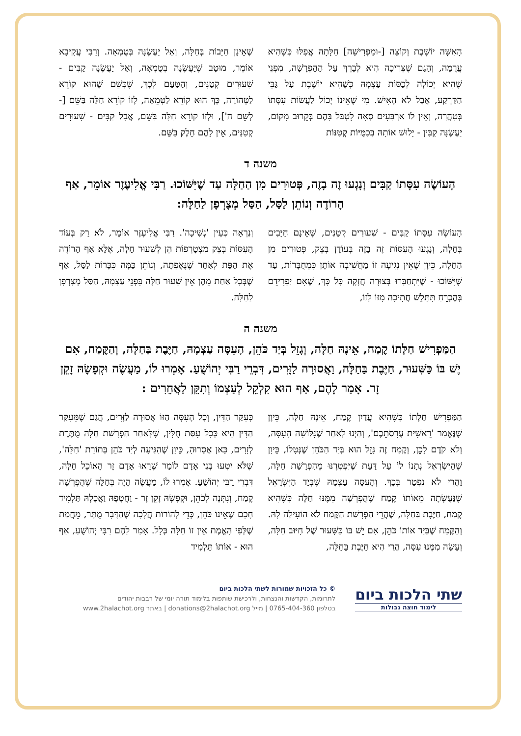הָאִשָּׁה יוֹשֶׁבֶת וְקוֹצָה [-וּמַפְרִישָׁה] חַלָּתָהּ אֲפִלּוּ כְּשֶׁהִיא עֲרֻמָּה, וְהַגַּם שֶׁצְּרִיכָה הִיא לְבָרֵךְ עַל הַהַפְרָשָׁה, מִפְּנֵי שֶׁהִיא יְכוֹלָה לְכַסּוֹת עַצְמָהּ כְּשֶׁהִיא יוֹשֶׁבֶת עַל גַּבֵּי הַקַּרְקַע, אֲבָל לֹא הָאִישׁ. מִי שֶׁאֵינוֹ יָכוֹל לַעֲשׂוֹת עִסָּתוֹ בְּטָהֳרָה, וְאֵין לוֹ אַרְבָּעִים סְאָה לִטְבֹּל בָּהֶם בְּקֵרוּב מָקוֹם, יַעֲשֶׂנָּה קַבִּין - יָלוּשׁ אוֹתָהּ בְּכַמֻּיּוֹת קְטַנּוֹת
שֶׁאֵינָן חַיָּבוֹת בְּחַלָּה, וְאַל יַעֲשֶׂנָּה בְּטֻמְאָה. וְרַבִּי עֲקִיבָא אוֹמֵר, מוּטָב שֶׁיַּעֲשֶׂנָּה בְּטֻמְאָה, וְאַל יַעֲשֶׂנָּה קַבִּים - שִׁעוּרִים קְטַנִּים, וְהַטַּעַם לְכָךְ, שֶׁכְּשֵׁם שֶׁהוּא קוֹרֵא לַטְּהוֹרָה, כָּךְ הוּא קוֹרֵא לַטְּמֵאָה, לָזוֹ קוֹרֵא חַלָּה בַּשֵּׁם [-לְשֵׁם ה'], וּלְזוֹ קוֹרֵא חַלָּה בַּשֵּׁם, אֲבָל קַבִּים - שִׁעוּרִים קְטַנִּים, אֵין לָהֶם חֵלֶק בַּשֵּׁם.
משנה ד
הָעוֹשֶׂה עִסָּתוֹ קַבִּים וְנָגְעוּ זֶה בָזֶה, פְּטוּרִים מִן הַחַלָּה עַד שֶׁיִּשּׁוֹכוּ. רַבִּי אֱלִיעֶזֶר אוֹמֵר, אַף הָרוֹדֶה וְנוֹתֵן לַסַּל, הַסַּל מְצָרְפָן לַחַלָּה:
הָעוֹשֶׂה עִסָּתוֹ קַבִּים - שִׁעוּרִים קְטַנִּים, שֶׁאֵינָם חַיָּבִים בְּחַלָּה, וְנָגְעוּ הָעִסּוֹת זֶה בָזֶה בְּעוֹדָן בְּצֵק, פְּטוּרִים מִן הַחַלָּה, כֵּיוָן שֶׁאֵין נְגִיעָה זוֹ מַחֲשִׁיבָה אוֹתָן כִּמְחֻבָּרוֹת, עַד שֶׁיִּשּׁוֹכוּ - שֶׁיִּתְחַבְּרוּ בְּצוּרָה חֲזָקָה כָּל כָּךְ, שֶׁאִם יַפְרִידֵם בְּהֶכְרֵחַ תִּתָּלֵשׁ חֲתִיכָה מִזּוֹ לָזוֹ,
וְנִרְאָה כְּעֵין 'נְשִׁיכָה'. רַבִּי אֱלִיעֶזֶר אוֹמֵר, לֹא רַק בְּעוֹד הָעִסּוֹת בְּצֵק מִצְטָרְפוֹת הֵן לְשִׁעוּר חַלָּה, אֶלָּא אַף הָרוֹדֶה אֶת הַפַּת לְאַחַר שֶׁנֶּאֶפְתָה, וְנוֹתֵן כַּמָּה כִּכָּרוֹת לַסַּל, אַף שֶׁבְּכָל אַחַת מֵהֶן אֵין שִׁעוּר חַלָּה בִּפְנֵי עַצְמָהּ, הַסַּל מְצָרְפָן לַחַלָּה.
משנה ה
הַמַּפְרִישׁ חַלָּתוֹ קֶמַח, אֵינָהּ חַלָּה, וְגָזֵל בְּיַד כֹּהֵן, הָעִסָּה עַצְמָהּ, חַיֶּבֶת בַּחַלָּה, וְהַקֶּמַח, אִם יֶשׁ בּוֹ כַּשִּׁעוּר, חַיֶּבֶת בַּחַלָּה, וַאֲסוּרָה לַזָּרִים, דִּבְרֵי רַבִּי יְהוֹשֻׁעַ. אָמְרוּ לוֹ, מַעֲשֶׂה וּקְפָשָׂהּ זָקֵן זָר. אָמַר לָהֶם, אַף הוּא קִלְקֵל לְעַצְמוֹ וְתִקֵּן לַאֲחֵרִים :
הַמַּפְרִישׁ חַלָּתוֹ כְּשֶׁהִיא עֲדַיִן קֶמַח, אֵינָהּ חַלָּה, כֵּיוָן שֶׁנֶּאֱמַר 'רֵאשִׁית עֲרִסֹתֵכֶם', וְהַיְנוּ לְאַחַר שֶׁנִּלּוֹשָׁה הָעִסָּה, וְלֹא קֹדֶם לָכֵן, וְקֶמַח זֶה גָּזֵל הוּא בְּיַד הַכֹּהֵן שֶׁנְּטָלוֹ, כֵּיוָן שֶׁהַיִּשְׂרְאֵל נְתָנוֹ לוֹ עַל דַּעַת שֶׁיִּפְטְרֶנּוּ מֵהַפְרָשַׁת חַלָּה, וַהֲרֵי לֹא נִפְטַר בְּכָךְ. וְהָעִסָּה עַצְמָהּ שֶׁבְּיַד הַיִּשְׂרָאֵל שֶׁנַּעֲשְׂתָה מֵאוֹתוֹ קֶמַח שֶׁהֻפְרְשָׁה מִמֶּנּוּ חַלָּה כְּשֶׁהִיא קֶמַח, חַיֶּבֶת בַּחַלָּה, שֶׁהֲרֵי הַפְרָשַׁת הַקֶּמַח לֹא הוֹעִילָה לָהּ. וְהַקֶּמַח שֶׁבְּיַד אוֹתוֹ כֹּהֵן, אִם יֵשׁ בּוֹ כַּשִּׁעוּר שֶׁל חִיּוּב חַלָּה, וְעָשָׂה מִמֶּנּוּ עִסָּה, הֲרֵי הִיא חַיֶּבֶת בַּחַלָּה,
כְּעִקַּר הַדִּין, וְכָל הָעִסָּה הַזּוֹ אֲסוּרָה לַזָּרִים, הֲגַם שֶׁמֵּעִקַּר הַדִּין הִיא כְּכָל עִסַּת חֻלִּין, שֶׁלְּאַחַר הַפְרָשַׁת חַלָּה מֻתֶּרֶת לְזָרִים, כָּאן אֲסָרוּהָ, כֵּיוָן שֶׁהִגִּיעָה לְיַד כֹּהֵן בְּתוֹרַת 'חַלָּה', שֶׁלֹּא יִטְעוּ בְּנֵי אָדָם לוֹמַר שֶׁרָאוּ אָדָם זָר הָאוֹכֵל חַלָּה, דִּבְרֵי רַבִּי יְהוֹשֻׁעַ. אָמְרוּ לוֹ, מַעֲשֶׂה הָיָה בְּחַלָּה שֶׁהֻפְרְשָׁה קֶמַח, וְנִתְּנָה לְכֹהֵן, וּקְפָשָׂהּ זָקֵן זָר - וַחֲטָפָהּ וַאֲכָלָהּ תַּלְמִיד חָכָם שֶׁאֵינוֹ כֹּהֵן, כְּדֵי לְהוֹרוֹת הֲלָכָה שֶׁהַדָּבָר מֻתָּר, מֵחֲמַת שֶׁלְּפִי הָאֱמֶת אֵין זוֹ חַלָּה כְּלָל. אָמַר לָהֶם רַבִּי יְהוֹשֻׁעַ, אַף הוּא - אוֹתוֹ תַּלְמִיד
שתי הלכות ביום
לימוד חוצה גבולות
© כל הזכויות שמורות לשתי הלכות ביום
לתרומות, הקדשות והנצחות, ולרכישת שותפות בלימוד תורה יומי של רבבות יהודים
בטלפון 0765-404-360 | מייל donations@2halachot.org | באתר www.2halachot.org